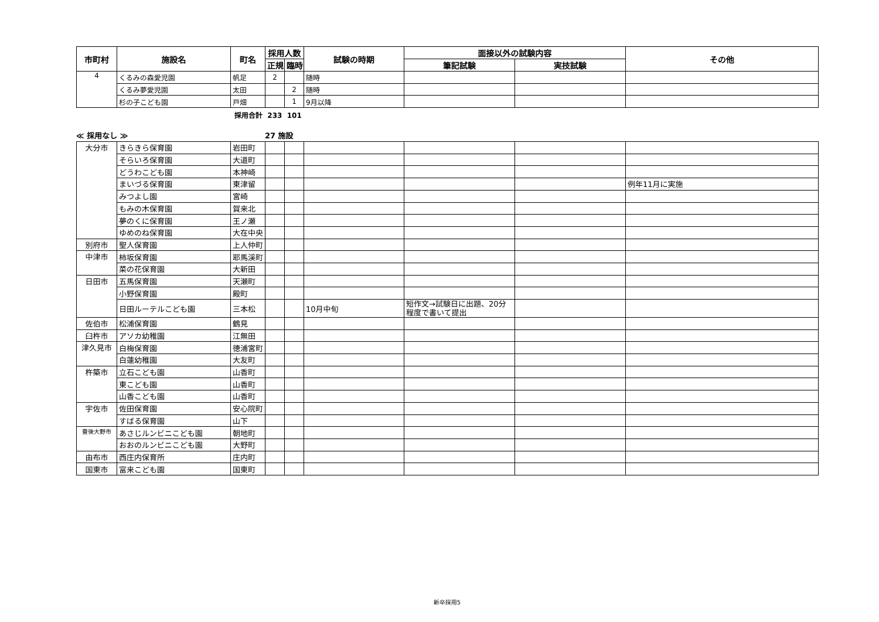| 市町村 | 施設名 | 町名 | 採用人数 | | 試験の時期 | 面接以外の試験内容 | | その他 |
| --- | --- | --- | --- | --- | --- | --- | --- | --- |
| | | | 正規 | 臨時 | | 筆記試験 | 実技試験 | |
| 4 | くるみの森愛児園 | 帆足 | 2 | | 随時 | | | |
| | くるみ夢愛児園 | 太田 | | 2 | 随時 | | | |
| | 杉の子こども園 | 戸畑 | | 1 | 9月以降 | | | |
採用合計 233 101
≪ 採用なし ≫ 27 施設
| 大分市 | きらきら保育園 | 岩田町 | | | | | | |
| | そらいろ保育園 | 大道町 | | | | | | |
| | どうわこども園 | 本神崎 | | | | | | |
| | まいづる保育園 | 東津留 | | | | | | 例年11月に実施 |
| | みつよし園 | 宮崎 | | | | | | |
| | もみの木保育園 | 賀来北 | | | | | | |
| | 夢のくに保育園 | 王ノ瀬 | | | | | | |
| | ゆめのね保育園 | 大在中央 | | | | | | |
| 別府市 | 聖人保育園 | 上人仲町 | | | | | | |
| 中津市 | 柿坂保育園 | 耶馬渓町 | | | | | | |
| | 菜の花保育園 | 大新田 | | | | | | |
| 日田市 | 五馬保育園 | 天瀬町 | | | | | | |
| | 小野保育園 | 殿町 | | | | | | |
| | 日田ルーテルこども園 | 三本松 | | | 10月中旬 | 短作文→試験日に出題、20分程度で書いて提出 | | |
| 佐伯市 | 松浦保育園 | 鶴見 | | | | | | |
| 臼杵市 | アソカ幼稚園 | 江無田 | | | | | | |
| 津久見市 | 白梅保育園 | 徳浦宮町 | | | | | | |
| | 白蓮幼稚園 | 大友町 | | | | | | |
| 杵築市 | 立石こども園 | 山香町 | | | | | | |
| | 東こども園 | 山香町 | | | | | | |
| | 山香こども園 | 山香町 | | | | | | |
| 宇佐市 | 佐田保育園 | 安心院町 | | | | | | |
| | すばる保育園 | 山下 | | | | | | |
| 豊後大野市 | あさじルンビニこども園 | 朝地町 | | | | | | |
| | おおのルンビニこども園 | 大野町 | | | | | | |
| 由布市 | 西庄内保育所 | 庄内町 | | | | | | |
| 国東市 | 富来こども園 | 国東町 | | | | | | |
新卒採用5